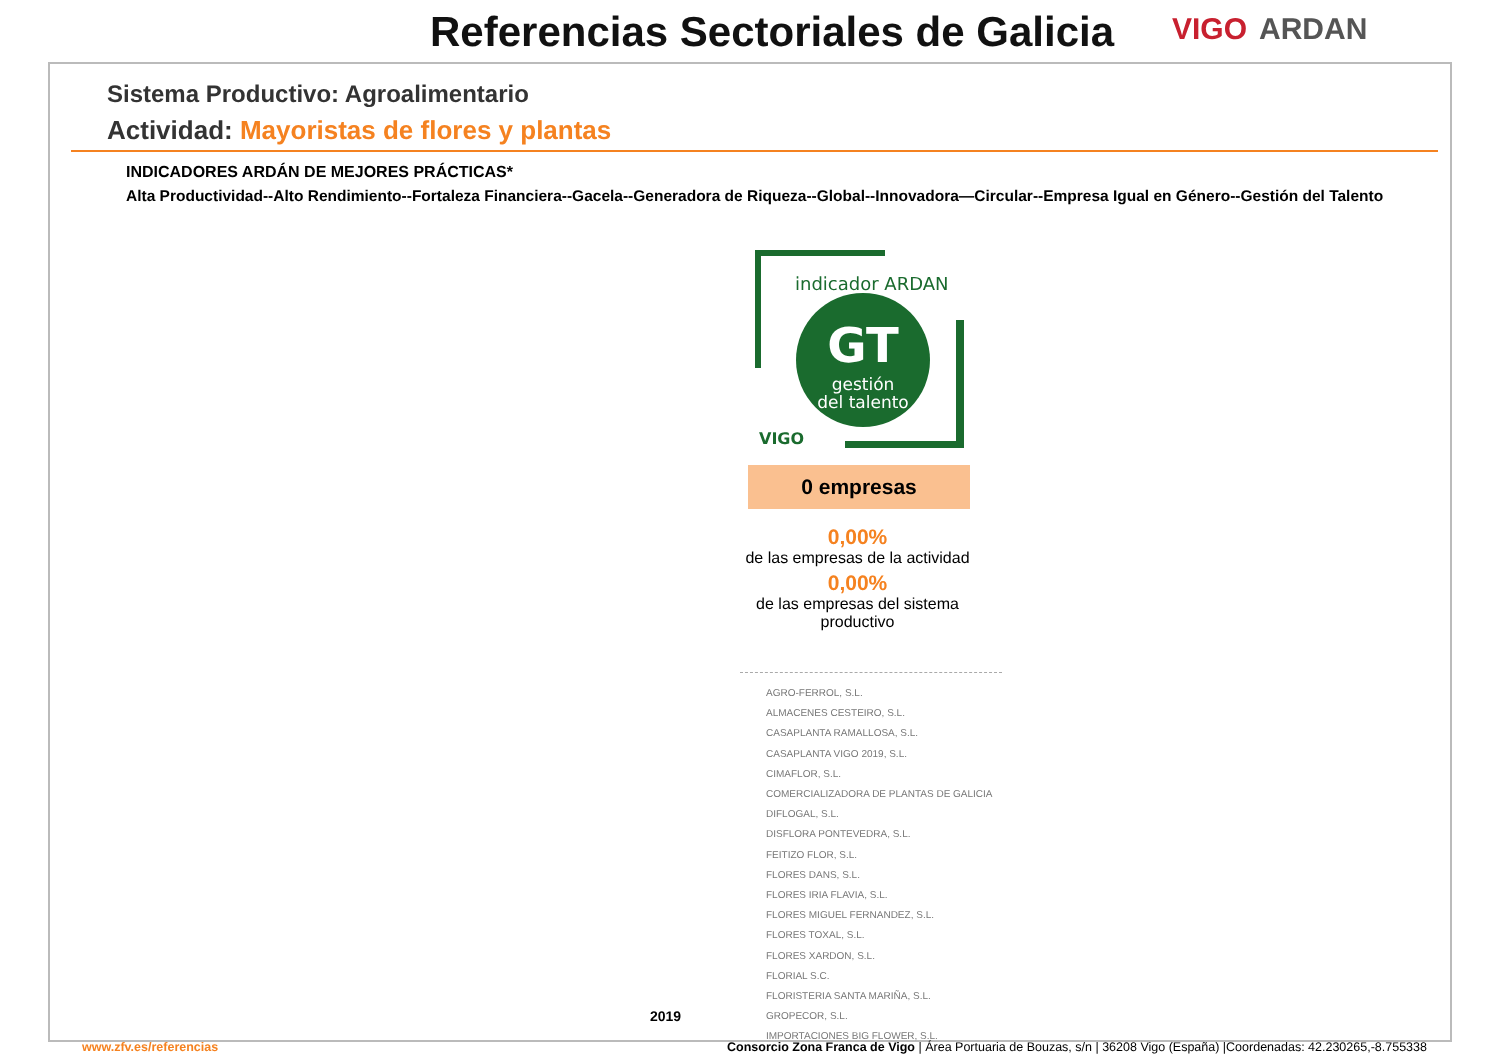Referencias Sectoriales de Galicia
VIGO ARDAN
Sistema Productivo: Agroalimentario
Actividad: Mayoristas de flores y plantas
INDICADORES ARDÁN DE MEJORES PRÁCTICAS*
Alta Productividad--Alto Rendimiento--Fortaleza Financiera--Gacela--Generadora de Riqueza--Global--Innovadora—Circular--Empresa Igual en Género--Gestión del Talento
GT
gestión
del talento
indicador ARDAN
VIGO
0 empresas
0,00%
de las empresas de la actividad
0,00%
de las empresas del sistema productivo
AGRO-FERROL, S.L.
ALMACENES CESTEIRO, S.L.
CASAPLANTA RAMALLOSA, S.L.
CASAPLANTA VIGO 2019, S.L.
CIMAFLOR, S.L.
COMERCIALIZADORA DE PLANTAS DE GALICIA
DIFLOGAL, S.L.
DISFLORA PONTEVEDRA, S.L.
FEITIZO FLOR, S.L.
FLORES DANS, S.L.
FLORES IRIA FLAVIA, S.L.
FLORES MIGUEL FERNANDEZ, S.L.
FLORES TOXAL, S.L.
FLORES XARDON, S.L.
FLORIAL S.C.
FLORISTERIA SANTA MARIÑA, S.L.
GROPECOR, S.L.
IMPORTACIONES BIG FLOWER, S.L.
2019
www.zfv.es/referencias
Consorcio Zona Franca de Vigo | Área Portuaria de Bouzas, s/n | 36208 Vigo (España) |Coordenadas: 42.230265,-8.755338